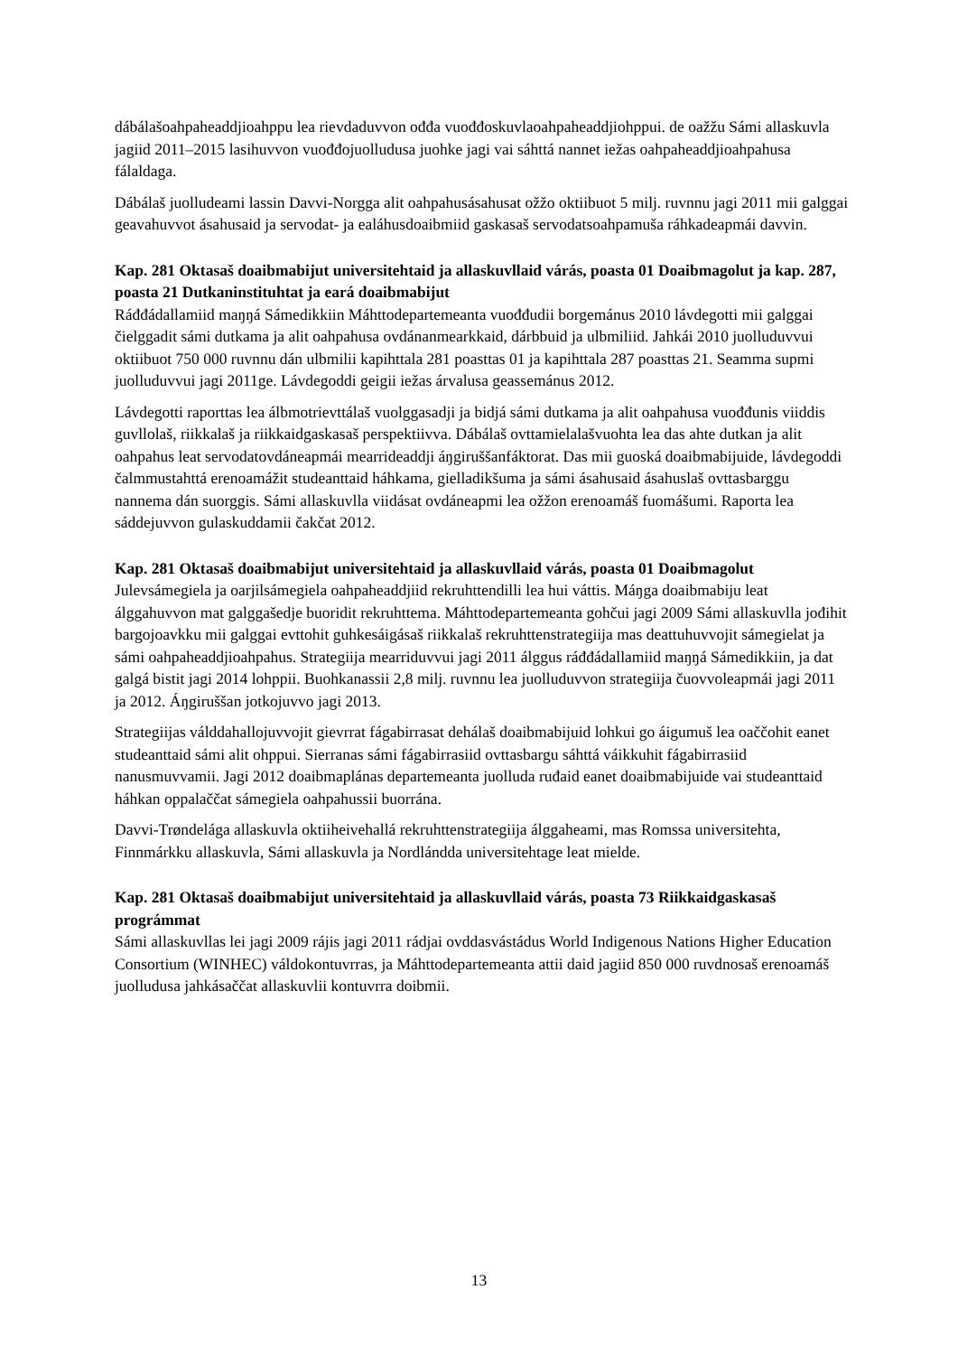dábálašoahpaheaddjioahppu lea rievdaduvvon ođđa vuođđoskuvlaoahpaheaddjiohppui. de oažžu Sámi allaskuvla jagiid 2011–2015 lasihuvvon vuođđojuolludusa juohke jagi vai sáhttá nannet iežas oahpaheaddjioahpahusa fálaldaga.
Dábálaš juolludeami lassin Davvi-Norgga alit oahpahusásahusat ožžo oktiibuot 5 milj. ruvnnu jagi 2011 mii galggai geavahuvvot ásahusaid ja servodat- ja ealáhusdoaibmiid gaskasaš servodatsoahpamuša ráhkadeapmái davvin.
Kap. 281 Oktasaš doaibmabijut universitehtaid ja allaskuvllaid várás, poasta 01 Doaibmagolut ja kap. 287, poasta 21 Dutkaninstituhtat ja eará doaibmabijut
Ráđđádallamiid maŋŋá Sámedikkiin Máhttodepartemeanta vuođđudii borgemánus 2010 lávdegotti mii galggai čielggadit sámi dutkama ja alit oahpahusa ovdánanmearkkaid, dárbbuid ja ulbmiliid. Jahkái 2010 juolluduvvui oktiibuot 750 000 ruvnnu dán ulbmilii kapihttala 281 poasttas 01 ja kapihttala 287 poasttas 21. Seamma supmi juolluduvvui jagi 2011ge. Lávdegoddi geigii iežas árvalusa geassemánus 2012.
Lávdegotti raporttas lea álbmotrievttálaš vuolggasadji ja bidjá sámi dutkama ja alit oahpahusa vuođđunis viiddis guvllolaš, riikkalaš ja riikkaidgaskasaš perspektiivva. Dábálaš ovttamielalašvuohta lea das ahte dutkan ja alit oahpahus leat servodatovdáneapmái mearrideaddji áŋgiruššanfáktorat. Das mii guoská doaibmabijuide, lávdegoddi čalmmustahttá erenoamážit studeanttaid háhkama, gielladikšuma ja sámi ásahusaid ásahuslaš ovttasbarggu nannema dán suorggis. Sámi allaskuvlla viidásat ovdáneapmi lea ožžon erenoamáš fuomášumi. Raporta lea sáddejuvvon gulaskuddamii čakčat 2012.
Kap. 281 Oktasaš doaibmabijut universitehtaid ja allaskuvllaid várás, poasta 01 Doaibmagolut
Julevsámegiela ja oarjilsámegiela oahpaheaddjiid rekruhttendilli lea hui váttis. Máŋga doaibmabiju leat álggahuvvon mat galggašedje buoridit rekruhttema. Máhttodepartemeanta gohčui jagi 2009 Sámi allaskuvlla jođihit bargojoavkku mii galggai evttohit guhkesáigásaš riikkalaš rekruhttenstrategiija mas deattuhuvvojit sámegielat ja sámi oahpaheaddjioahpahus. Strategiija mearriduvvui jagi 2011 álggus ráđđádallamiid maŋŋá Sámedikkiin, ja dat galgá bistit jagi 2014 lohppii. Buohkanassii 2,8 milj. ruvnnu lea juolluduvvon strategiija čuovvoleapmái jagi 2011 ja 2012. Áŋgiruššan jotkojuvvo jagi 2013.
Strategiijas válddahallojuvvojit gievrrat fágabirrasat dehálaš doaibmabijuid lohkui go áigumuš lea oaččohit eanet studeanttaid sámi alit ohppui. Sierranas sámi fágabirrasiid ovttasbargu sáhttá váikkuhit fágabirrasiid nanusmuvvamii. Jagi 2012 doaibmaplánas departemeanta juolluda ruđaid eanet doaibmabijuide vai studeanttaid háhkan oppalaččat sámegiela oahpahussii buorrána.
Davvi-Trøndelága allaskuvla oktiiheivehallá rekruhttenstrategiija álggaheami, mas Romssa universitehta, Finnmárkku allaskuvla, Sámi allaskuvla ja Nordlánddа universitehtage leat mielde.
Kap. 281 Oktasaš doaibmabijut universitehtaid ja allaskuvllaid várás, poasta 73 Riikkaidgaskasaš prográmmat
Sámi allaskuvllas lei jagi 2009 rájis jagi 2011 rádjai ovddasvástádus World Indigenous Nations Higher Education Consortium (WINHEC) váldokontuvrras, ja Máhttodepartemeanta attii daid jagiid 850 000 ruvdnosaš erenoamáš juolludusa jahkásaččat allaskuvlii kontuvrra doibmii.
13